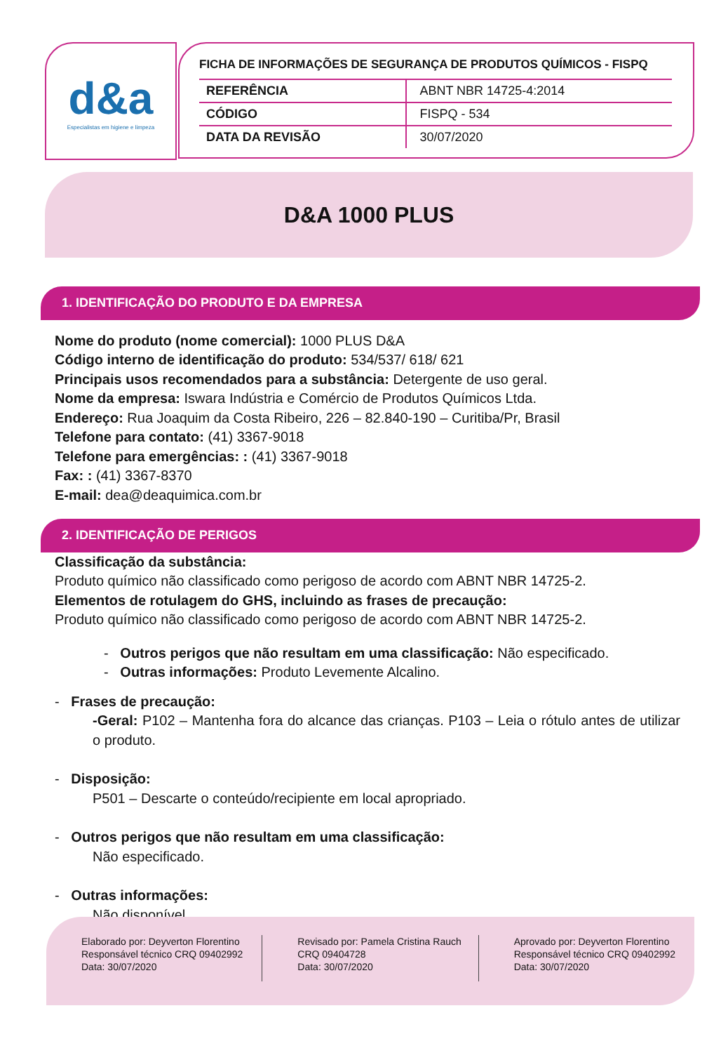d&a
Especialistas em higiene e limpeza
FICHA DE INFORMAÇÕES DE SEGURANÇA DE PRODUTOS QUÍMICOS - FISPQ
| REFERÊNCIA | ABNT NBR 14725-4:2014 |
| CÓDIGO | FISPQ - 534 |
| DATA DA REVISÃO | 30/07/2020 |
D&A 1000 PLUS
1. IDENTIFICAÇÃO DO PRODUTO E DA EMPRESA
Nome do produto (nome comercial): 1000 PLUS D&A
Código interno de identificação do produto: 534/537/ 618/ 621
Principais usos recomendados para a substância: Detergente de uso geral.
Nome da empresa: Iswara Indústria e Comércio de Produtos Químicos Ltda.
Endereço: Rua Joaquim da Costa Ribeiro, 226 – 82.840-190 – Curitiba/Pr, Brasil
Telefone para contato: (41) 3367-9018
Telefone para emergências: : (41) 3367-9018
Fax: : (41) 3367-8370
E-mail: dea@deaquimica.com.br
2. IDENTIFICAÇÃO DE PERIGOS
Classificação da substância:
Produto químico não classificado como perigoso de acordo com ABNT NBR 14725-2.
Elementos de rotulagem do GHS, incluindo as frases de precaução:
Produto químico não classificado como perigoso de acordo com ABNT NBR 14725-2.
- Outros perigos que não resultam em uma classificação: Não especificado.
- Outras informações: Produto Levemente Alcalino.
- Frases de precaução:
-Geral: P102 – Mantenha fora do alcance das crianças. P103 – Leia o rótulo antes de utilizar o produto.
- Disposição:
P501 – Descarte o conteúdo/recipiente em local apropriado.
- Outros perigos que não resultam em uma classificação:
Não especificado.
- Outras informações:
Não disponível.
Elaborado por: Deyverton Florentino
Responsável técnico CRQ 09402992
Data: 30/07/2020
Revisado por: Pamela Cristina Rauch
CRQ 09404728
Data: 30/07/2020
Aprovado por: Deyverton Florentino
Responsável técnico CRQ 09402992
Data: 30/07/2020